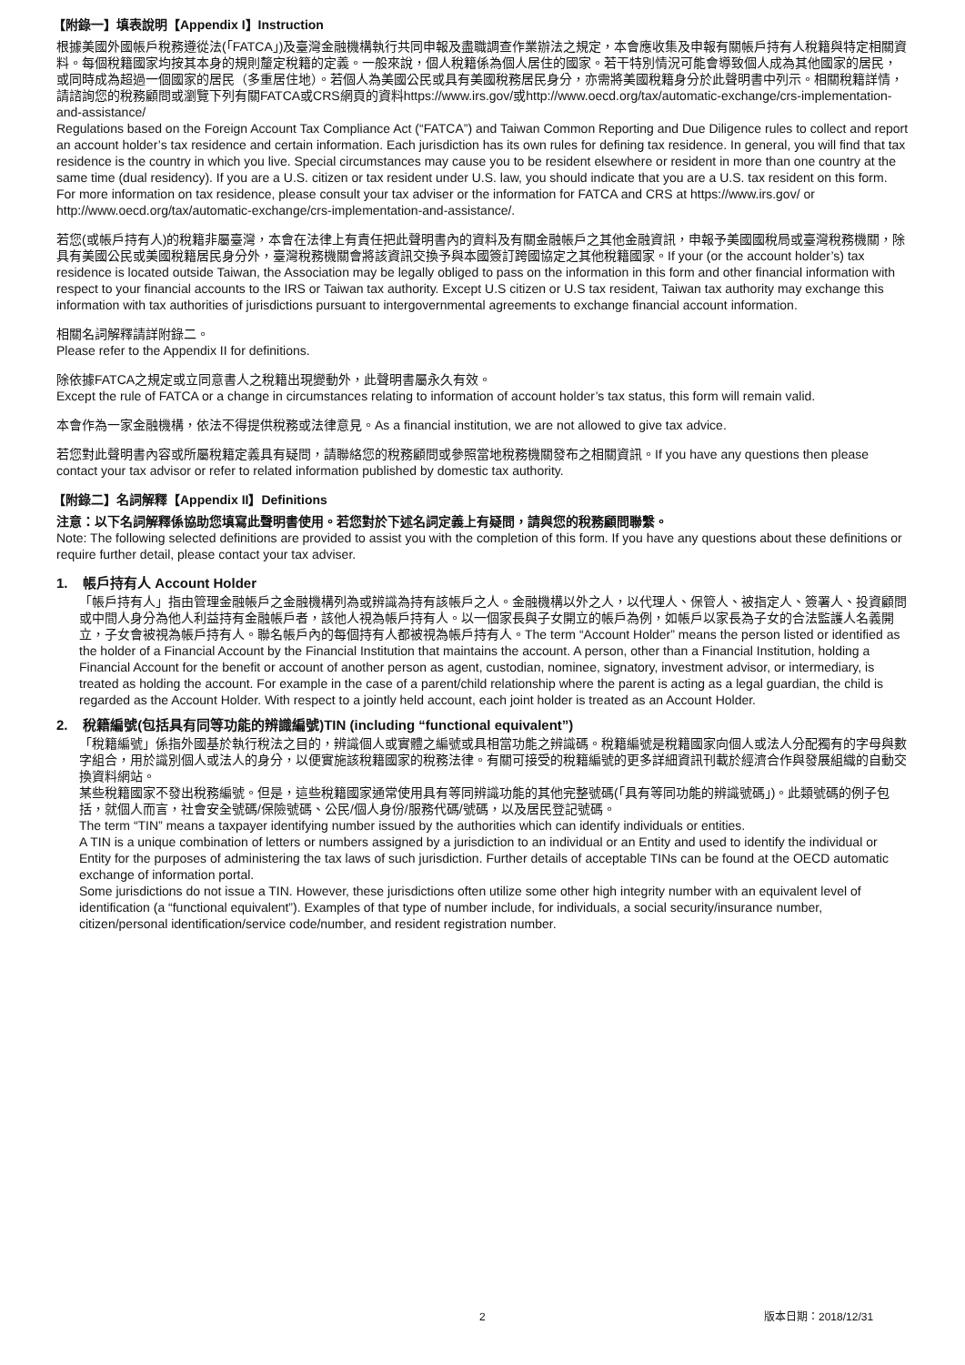【附錄一】填表說明【Appendix I】Instruction
根據美國外國帳戶稅務遵從法(「FATCA」)及臺灣金融機構執行共同申報及盡職調查作業辦法之規定，本會應收集及申報有關帳戶持有人稅籍與特定相關資料。每個稅籍國家均按其本身的規則釐定稅籍的定義。一般來說，個人稅籍係為個人居住的國家。若干特別情況可能會導致個人成為其他國家的居民，或同時成為超過一個國家的居民（多重居住地）。若個人為美國公民或具有美國稅務居民身分，亦需將美國稅籍身分於此聲明書中列示。相關稅籍詳情，請諮詢您的稅務顧問或瀏覽下列有關FATCA或CRS網頁的資料https://www.irs.gov/或http://www.oecd.org/tax/automatic-exchange/crs-implementation-and-assistance/
Regulations based on the Foreign Account Tax Compliance Act (“FATCA”) and Taiwan Common Reporting and Due Diligence rules to collect and report an account holder’s tax residence and certain information. Each jurisdiction has its own rules for defining tax residence. In general, you will find that tax residence is the country in which you live. Special circumstances may cause you to be resident elsewhere or resident in more than one country at the same time (dual residency). If you are a U.S. citizen or tax resident under U.S. law, you should indicate that you are a U.S. tax resident on this form. For more information on tax residence, please consult your tax adviser or the information for FATCA and CRS at https://www.irs.gov/ or http://www.oecd.org/tax/automatic-exchange/crs-implementation-and-assistance/.
若您(或帳戶持有人)的稅籍非屬臺灣，本會在法律上有責任把此聲明書內的資料及有關金融帳戶之其他金融資訊，申報予美國國稅局或臺灣稅務機關，除具有美國公民或美國稅籍居民身分外，臺灣稅務機關會將該資訊交換予與本國簽訂跨國協定之其他稅籍國家。If your (or the account holder’s) tax residence is located outside Taiwan, the Association may be legally obliged to pass on the information in this form and other financial information with respect to your financial accounts to the IRS or Taiwan tax authority. Except U.S citizen or U.S tax resident, Taiwan tax authority may exchange this information with tax authorities of jurisdictions pursuant to intergovernmental agreements to exchange financial account information.
相關名詞解釋請詳附錄二。
Please refer to the Appendix II for definitions.
除依據FATCA之規定或立同意書人之稅籍出現變動外，此聲明書屬永久有效。
Except the rule of FATCA or a change in circumstances relating to information of account holder’s tax status, this form will remain valid.
本會作為一家金融機構，依法不得提供稅務或法律意見。As a financial institution, we are not allowed to give tax advice.
若您對此聲明書內容或所屬稅籍定義具有疑問，請聯絡您的稅務顧問或參照當地稅務機關發布之相關資訊。If you have any questions then please contact your tax advisor or refer to related information published by domestic tax authority.
【附錄二】名詞解釋【Appendix II】Definitions
注意：以下名詞解釋係協助您填寫此聲明書使用。若您對於下述名詞定義上有疑問，請與您的稅務顧問聯繫。
Note: The following selected definitions are provided to assist you with the completion of this form. If you have any questions about these definitions or require further detail, please contact your tax adviser.
1. 帳戶持有人 Account Holder
「帳戶持有人」指由管理金融帳戶之金融機構列為或辨識為持有該帳戶之人。金融機構以外之人，以代理人、保管人、被指定人、簽署人、投資顧問或中間人身分為他人利益持有金融帳戶者，該他人視為帳戶持有人。以一個家長與子女開立的帳戶為例，如帳戶以家長為子女的合法監護人名義開立，子女會被視為帳戶持有人。聯名帳戶內的每個持有人都被視為帳戶持有人。The term “Account Holder” means the person listed or identified as the holder of a Financial Account by the Financial Institution that maintains the account. A person, other than a Financial Institution, holding a Financial Account for the benefit or account of another person as agent, custodian, nominee, signatory, investment advisor, or intermediary, is treated as holding the account. For example in the case of a parent/child relationship where the parent is acting as a legal guardian, the child is regarded as the Account Holder. With respect to a jointly held account, each joint holder is treated as an Account Holder.
2. 稅籍編號(包括具有同等功能的辨識編號)TIN (including “functional equivalent”)
「稅籍編號」係指外國基於執行稅法之目的，辨識個人或實體之編號或具相當功能之辨識碼。稅籍編號是稅籍國家向個人或法人分配獨有的字母與數字組合，用於識別個人或法人的身分，以便實施該稅籍國家的稅務法律。有關可接受的稅籍編號的更多詳細資訊刊載於經濟合作與發展組織的自動交換資料網站。
某些稅籍國家不發出稅務編號。但是，這些稅籍國家通常使用具有等同辨識功能的其他完整號碼(「具有等同功能的辨識號碼」)。此類號碼的例子包括，就個人而言，社會安全號碼/保險號碼、公民/個人身份/服務代碼/號碼，以及居民登記號碼。
The term “TIN” means a taxpayer identifying number issued by the authorities which can identify individuals or entities.
A TIN is a unique combination of letters or numbers assigned by a jurisdiction to an individual or an Entity and used to identify the individual or Entity for the purposes of administering the tax laws of such jurisdiction. Further details of acceptable TINs can be found at the OECD automatic exchange of information portal.
Some jurisdictions do not issue a TIN. However, these jurisdictions often utilize some other high integrity number with an equivalent level of identification (a “functional equivalent”). Examples of that type of number include, for individuals, a social security/insurance number, citizen/personal identification/service code/number, and resident registration number.
2 版本日期：2018/12/31